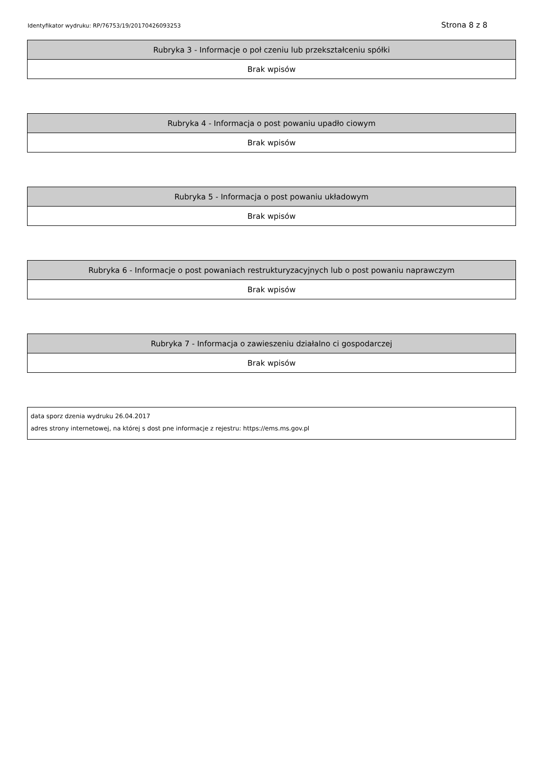Identyfikator wydruku: RP/76753/19/20170426093253 Strona 8 z 8
| Rubryka 3 - Informacje o poł czeniu lub przekształceniu spółki |
| --- |
| Brak wpisów |
| Rubryka 4 - Informacja o post powaniu upadło ciowym |
| --- |
| Brak wpisów |
| Rubryka 5 - Informacja o post powaniu układowym |
| --- |
| Brak wpisów |
| Rubryka 6 - Informacje o post powaniach restrukturyzacyjnych lub o post powaniu naprawczym |
| --- |
| Brak wpisów |
| Rubryka 7 - Informacja o zawieszeniu działalno ci gospodarczej |
| --- |
| Brak wpisów |
data sporz dzenia wydruku 26.04.2017
adres strony internetowej, na której s dost pne informacje z rejestru: https://ems.ms.gov.pl